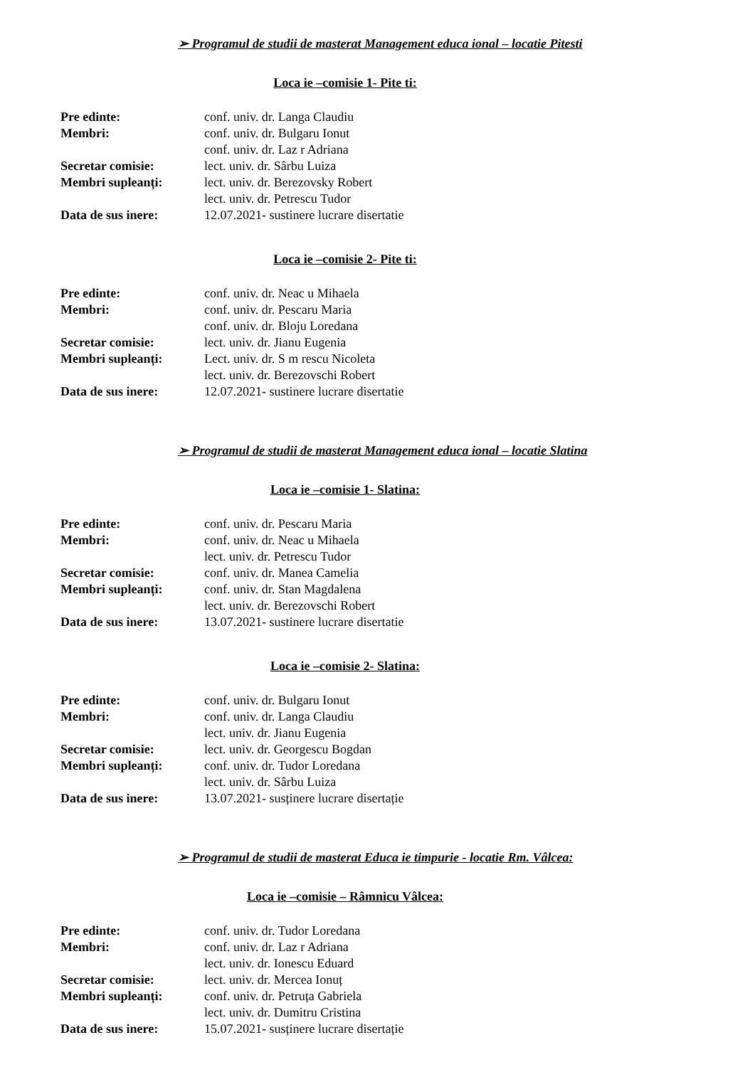➢ Programul de studii de masterat Management educa ional – locatie Pitesti
Loca ie –comisie 1- Pite ti:
| Pre edinte: | conf. univ. dr. Langa Claudiu |
| Membri: | conf. univ. dr. Bulgaru Ionut |
| | conf. univ. dr. Laz r Adriana |
| Secretar comisie: | lect. univ. dr. Sârbu Luiza |
| Membri supleanți: | lect. univ. dr. Berezovsky Robert |
| | lect. univ. dr. Petrescu Tudor |
| Data de sus inere: | 12.07.2021- sustinere lucrare disertatie |
Loca ie –comisie 2- Pite ti:
| Pre edinte: | conf. univ. dr. Neac u Mihaela |
| Membri: | conf. univ. dr. Pescaru Maria |
| | conf. univ. dr. Bloju Loredana |
| Secretar comisie: | lect. univ. dr. Jianu Eugenia |
| Membri supleanți: | Lect. univ. dr. S m rescu Nicoleta |
| | lect. univ. dr. Berezovschi Robert |
| Data de sus inere: | 12.07.2021- sustinere lucrare disertatie |
➢ Programul de studii de masterat Management educa ional – locatie Slatina
Loca ie –comisie 1- Slatina:
| Pre edinte: | conf. univ. dr. Pescaru Maria |
| Membri: | conf. univ. dr. Neac u Mihaela |
| | lect. univ. dr. Petrescu Tudor |
| Secretar comisie: | conf. univ. dr. Manea Camelia |
| Membri supleanți: | conf. univ. dr. Stan Magdalena |
| | lect. univ. dr. Berezovschi Robert |
| Data de sus inere: | 13.07.2021- sustinere lucrare disertatie |
Loca ie –comisie 2- Slatina:
| Pre edinte: | conf. univ. dr. Bulgaru Ionut |
| Membri: | conf. univ. dr. Langa Claudiu |
| | lect. univ. dr. Jianu Eugenia |
| Secretar comisie: | lect. univ. dr. Georgescu Bogdan |
| Membri supleanți: | conf. univ. dr. Tudor Loredana |
| | lect. univ. dr. Sârbu Luiza |
| Data de sus inere: | 13.07.2021- susținere lucrare disertație |
➢ Programul de studii de masterat Educa ie timpurie - locatie Rm. Vâlcea:
Loca ie –comisie – Râmnicu Vâlcea:
| Pre edinte: | conf. univ. dr. Tudor Loredana |
| Membri: | conf. univ. dr. Laz r Adriana |
| | lect. univ. dr. Ionescu Eduard |
| Secretar comisie: | lect. univ. dr. Mercea Ionuț |
| Membri supleanți: | conf. univ. dr. Petruța Gabriela |
| | lect. univ. dr. Dumitru Cristina |
| Data de sus inere: | 15.07.2021- susținere lucrare disertație |